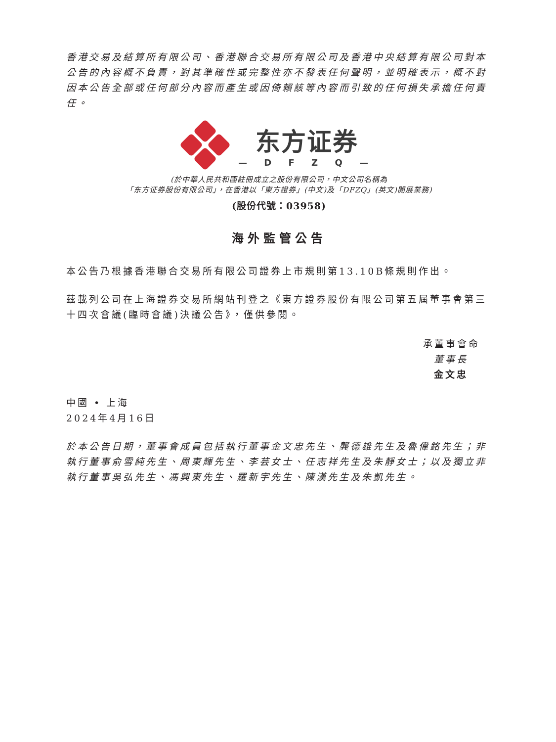香港交易及結算所有限公司、香港聯合交易所有限公司及香港中央結算有限公司對本公告的內容概不負責，對其準確性或完整性亦不發表任何聲明，並明確表示，概不對因本公告全部或任何部分內容而產生或因倚賴該等內容而引致的任何損失承擔任何責任。
东方证券
— D F Z Q —
(於中華人民共和國註冊成立之股份有限公司，中文公司名稱為
「东方证券股份有限公司」，在香港以「東方證券」(中文)及「DFZQ」(英文)開展業務)
(股份代號：03958)
海外監管公告
本公告乃根據香港聯合交易所有限公司證券上市規則第13.10B條規則作出。
茲載列公司在上海證券交易所網站刊登之《東方證券股份有限公司第五屆董事會第三十四次會議(臨時會議)決議公告》，僅供參閱。
承董事會命
董事長
金文忠
中國 • 上海
2024年4月16日
於本公告日期，董事會成員包括執行董事金文忠先生、龔德雄先生及魯偉銘先生；非執行董事俞雪純先生、周東輝先生、李芸女士、任志祥先生及朱靜女士；以及獨立非執行董事吳弘先生、馮興東先生、羅新宇先生、陳漢先生及朱凱先生。